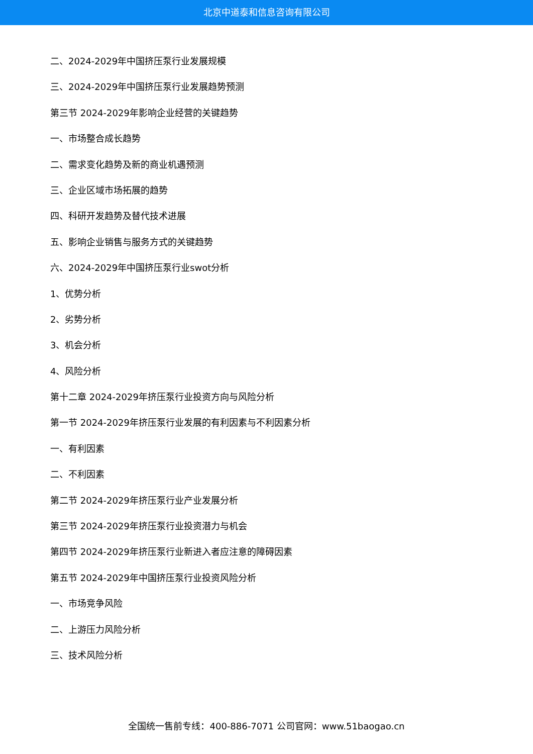北京中道泰和信息咨询有限公司
二、2024-2029年中国挤压泵行业发展规模
三、2024-2029年中国挤压泵行业发展趋势预测
第三节 2024-2029年影响企业经营的关键趋势
一、市场整合成长趋势
二、需求变化趋势及新的商业机遇预测
三、企业区域市场拓展的趋势
四、科研开发趋势及替代技术进展
五、影响企业销售与服务方式的关键趋势
六、2024-2029年中国挤压泵行业swot分析
1、优势分析
2、劣势分析
3、机会分析
4、风险分析
第十二章 2024-2029年挤压泵行业投资方向与风险分析
第一节 2024-2029年挤压泵行业发展的有利因素与不利因素分析
一、有利因素
二、不利因素
第二节 2024-2029年挤压泵行业产业发展分析
第三节 2024-2029年挤压泵行业投资潜力与机会
第四节 2024-2029年挤压泵行业新进入者应注意的障碍因素
第五节 2024-2029年中国挤压泵行业投资风险分析
一、市场竞争风险
二、上游压力风险分析
三、技术风险分析
全国统一售前专线：400-886-7071 公司官网：www.51baogao.cn